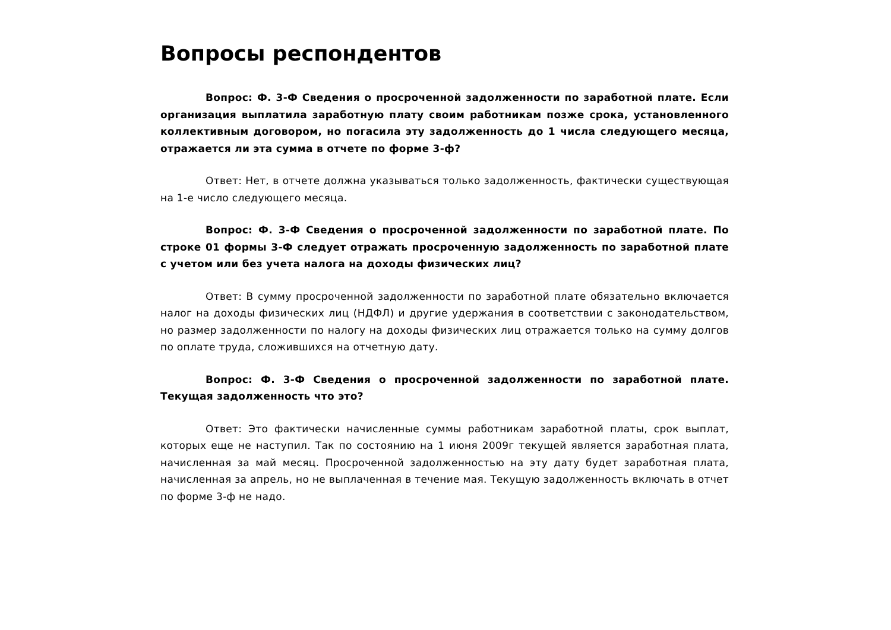Вопросы респондентов
Вопрос: Ф. 3-Ф Сведения о просроченной задолженности по заработной плате. Если организация выплатила заработную плату своим работникам позже срока, установленного коллективным договором, но погасила эту задолженность до 1 числа следующего месяца, отражается ли эта сумма в отчете по форме 3-ф?
Ответ: Нет, в отчете должна указываться только задолженность, фактически существующая на 1-е число следующего месяца.
Вопрос: Ф. 3-Ф Сведения о просроченной задолженности по заработной плате. По строке 01 формы 3-Ф следует отражать просроченную задолженность по заработной плате с учетом или без учета налога на доходы физических лиц?
Ответ: В сумму просроченной задолженности по заработной плате обязательно включается налог на доходы физических лиц (НДФЛ) и другие удержания в соответствии с законодательством, но размер задолженности по налогу на доходы физических лиц отражается только на сумму долгов по оплате труда, сложившихся на отчетную дату.
Вопрос: Ф. 3-Ф Сведения о просроченной задолженности по заработной плате. Текущая задолженность что это?
Ответ: Это фактически начисленные суммы работникам заработной платы, срок выплат, которых еще не наступил. Так по состоянию на 1 июня 2009г текущей является заработная плата, начисленная за май месяц. Просроченной задолженностью на эту дату будет заработная плата, начисленная за апрель, но не выплаченная в течение мая. Текущую задолженность включать в отчет по форме 3-ф не надо.